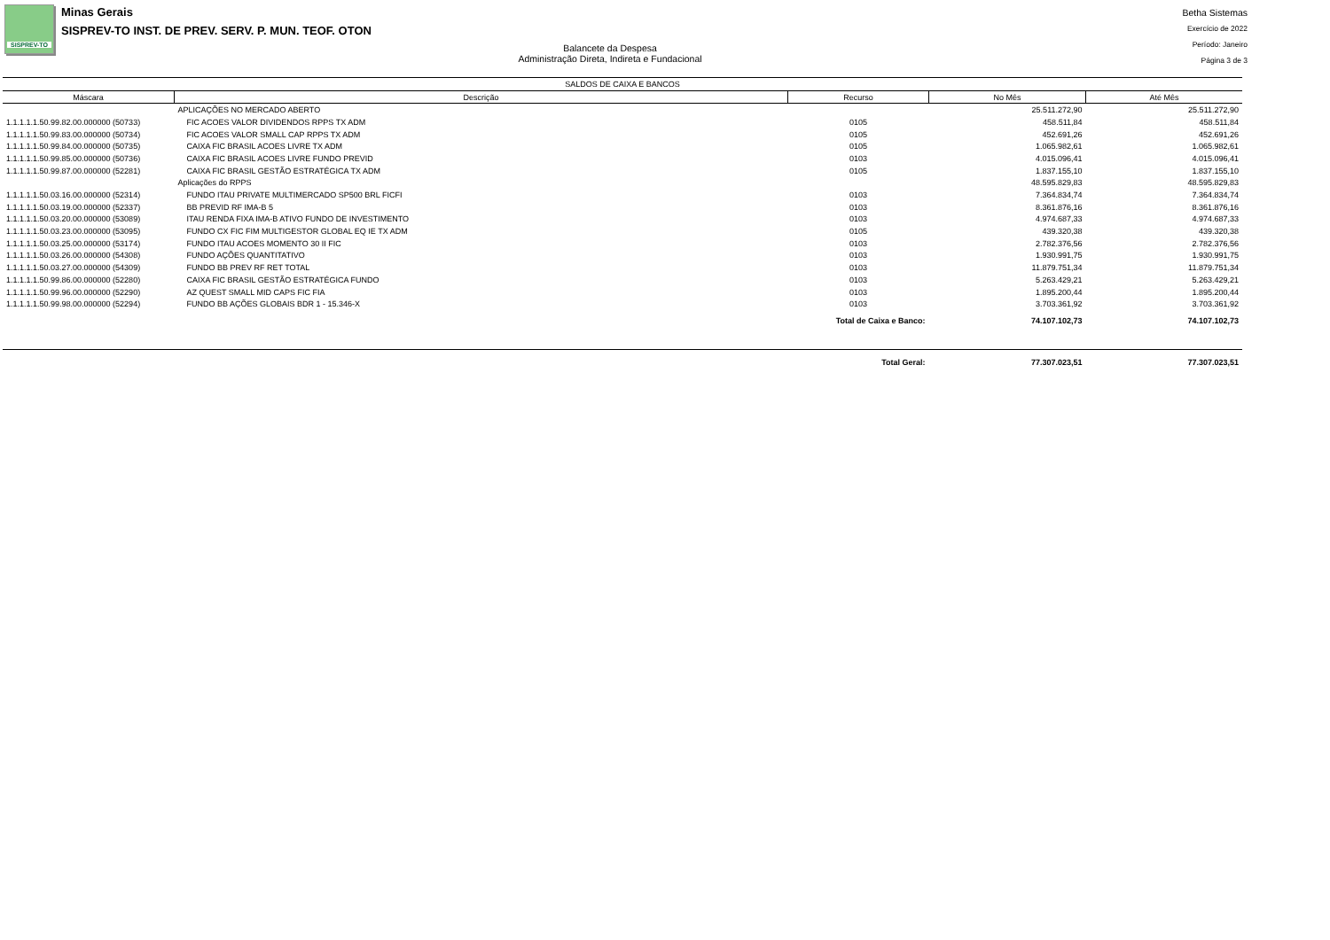SISPREV-TO
Minas Gerais
SISPREV-TO INST. DE PREV. SERV. P. MUN. TEOF. OTON
Balancete da Despesa
Administração Direta, Indireta e Fundacional
Betha Sistemas
Exercício de 2022
Período: Janeiro
Página 3 de 3
| SALDOS DE CAIXA E BANCOS | | | | |
| --- | --- | --- | --- | --- |
| Máscara | Descrição | Recurso | No Mês | Até Mês |
| | APLICAÇÕES NO MERCADO ABERTO | | 25.511.272,90 | 25.511.272,90 |
| 1.1.1.1.1.50.99.82.00.000000 (50733) | FIC ACOES VALOR DIVIDENDOS RPPS TX ADM | 0105 | 458.511,84 | 458.511,84 |
| 1.1.1.1.1.50.99.83.00.000000 (50734) | FIC ACOES VALOR SMALL CAP RPPS TX ADM | 0105 | 452.691,26 | 452.691,26 |
| 1.1.1.1.1.50.99.84.00.000000 (50735) | CAIXA FIC BRASIL ACOES LIVRE TX ADM | 0105 | 1.065.982,61 | 1.065.982,61 |
| 1.1.1.1.1.50.99.85.00.000000 (50736) | CAIXA FIC BRASIL ACOES LIVRE FUNDO PREVID | 0103 | 4.015.096,41 | 4.015.096,41 |
| 1.1.1.1.1.50.99.87.00.000000 (52281) | CAIXA FIC BRASIL GESTÃO ESTRATÉGICA TX ADM | 0105 | 1.837.155,10 | 1.837.155,10 |
| | Aplicações do RPPS | | 48.595.829,83 | 48.595.829,83 |
| 1.1.1.1.1.50.03.16.00.000000 (52314) | FUNDO ITAU PRIVATE MULTIMERCADO SP500 BRL FICFI | 0103 | 7.364.834,74 | 7.364.834,74 |
| 1.1.1.1.1.50.03.19.00.000000 (52337) | BB PREVID RF IMA-B 5 | 0103 | 8.361.876,16 | 8.361.876,16 |
| 1.1.1.1.1.50.03.20.00.000000 (53089) | ITAU RENDA FIXA IMA-B ATIVO FUNDO DE INVESTIMENTO | 0103 | 4.974.687,33 | 4.974.687,33 |
| 1.1.1.1.1.50.03.23.00.000000 (53095) | FUNDO CX FIC FIM MULTIGESTOR GLOBAL EQ IE TX ADM | 0105 | 439.320,38 | 439.320,38 |
| 1.1.1.1.1.50.03.25.00.000000 (53174) | FUNDO ITAU ACOES MOMENTO 30 II FIC | 0103 | 2.782.376,56 | 2.782.376,56 |
| 1.1.1.1.1.50.03.26.00.000000 (54308) | FUNDO AÇÕES QUANTITATIVO | 0103 | 1.930.991,75 | 1.930.991,75 |
| 1.1.1.1.1.50.03.27.00.000000 (54309) | FUNDO BB PREV RF RET TOTAL | 0103 | 11.879.751,34 | 11.879.751,34 |
| 1.1.1.1.1.50.99.86.00.000000 (52280) | CAIXA FIC BRASIL GESTÃO ESTRATÉGICA FUNDO | 0103 | 5.263.429,21 | 5.263.429,21 |
| 1.1.1.1.1.50.99.96.00.000000 (52290) | AZ QUEST SMALL MID CAPS FIC FIA | 0103 | 1.895.200,44 | 1.895.200,44 |
| 1.1.1.1.1.50.99.98.00.000000 (52294) | FUNDO BB AÇÕES GLOBAIS BDR 1 - 15.346-X | 0103 | 3.703.361,92 | 3.703.361,92 |
| Total de Caixa e Banco: | | | 74.107.102,73 | 74.107.102,73 |
| Total Geral: | | | 77.307.023,51 | 77.307.023,51 |